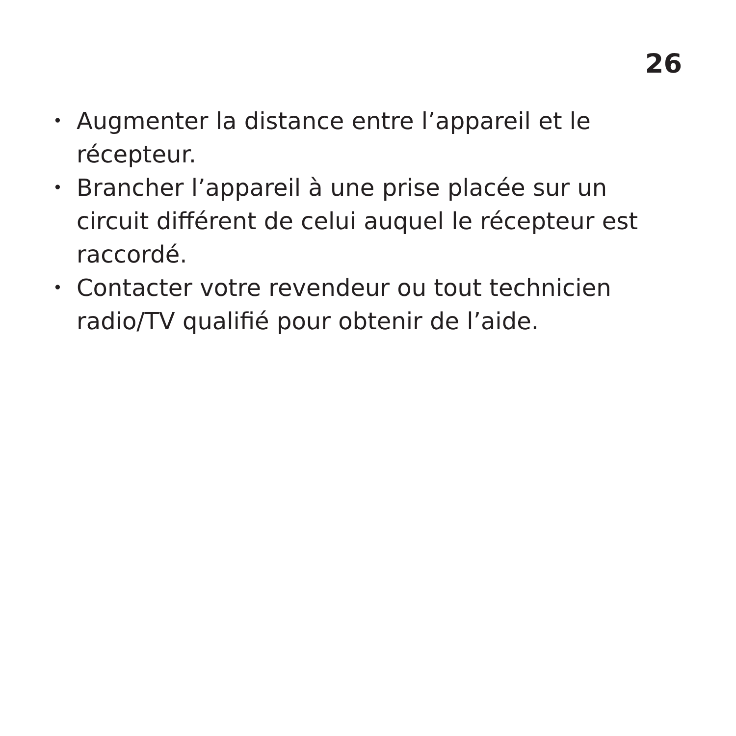26
• Augmenter la distance entre l’appareil et le récepteur.
• Brancher l’appareil à une prise placée sur un circuit différent de celui auquel le récepteur est raccordé.
• Contacter votre revendeur ou tout technicien radio/TV qualifié pour obtenir de l’aide.